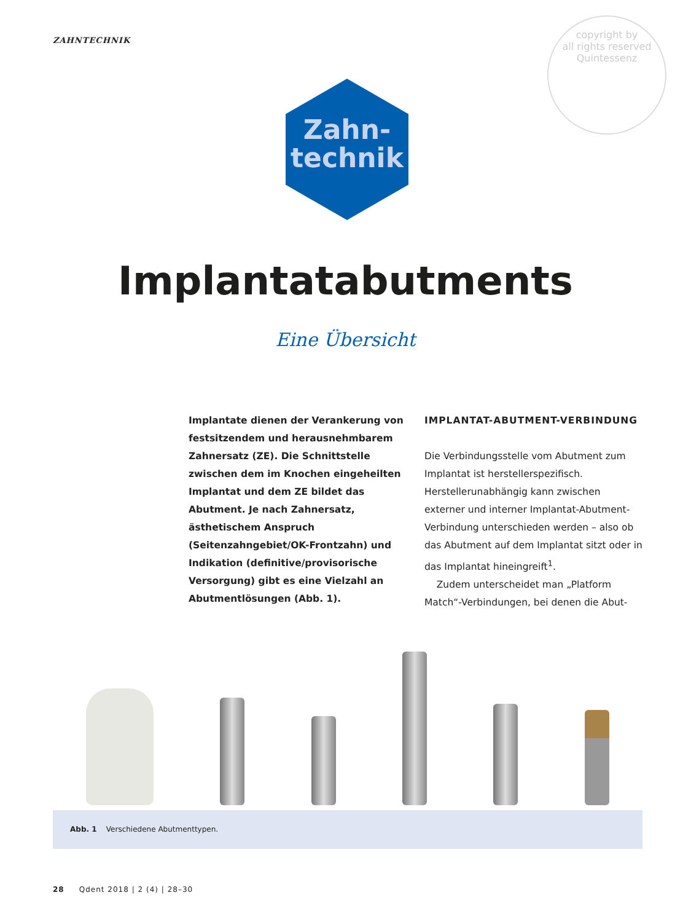ZAHNTECHNIK
copyright by
all rights reserved
Quintessenz
Zahn-
technik
Implantatabutments
Eine Übersicht
Implantate dienen der Verankerung von festsitzendem und herausnehmbarem Zahnersatz (ZE). Die Schnittstelle zwischen dem im Knochen eingeheilten Implantat und dem ZE bildet das Abutment. Je nach Zahnersatz, ästhetischem Anspruch (Seitenzahngebiet/OK-Frontzahn) und Indikation (definitive/provisorische Versorgung) gibt es eine Vielzahl an Abutmentlösungen (Abb. 1).
IMPLANTAT-ABUTMENT-VERBINDUNG
Die Verbindungsstelle vom Abutment zum Implantat ist herstellerspezifisch. Herstellerunabhängig kann zwischen externer und interner Implantat-Abutment-Verbindung unterschieden werden – also ob das Abutment auf dem Implantat sitzt oder in das Implantat hineingreift<sup>1</sup>.
Zudem unterscheidet man „Platform Match“-Verbindungen, bei denen die Abut-
Abb. 1 Verschiedene Abutmenttypen.
28 Qdent 2018 | 2 (4) | 28–30